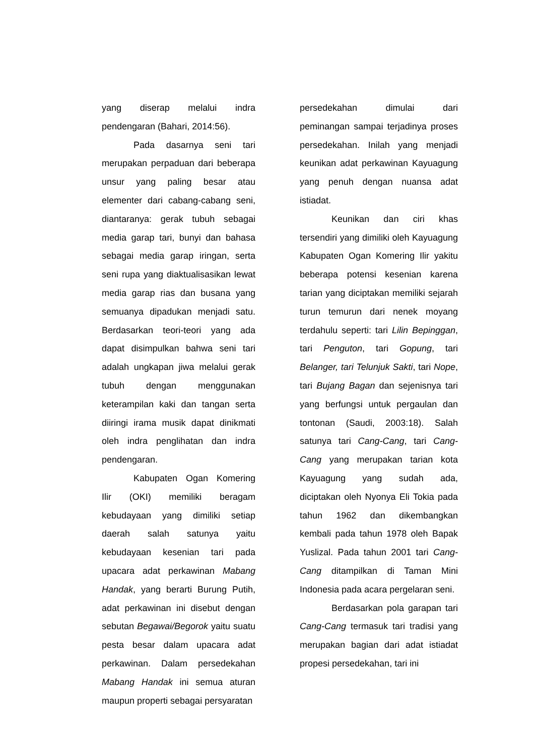yang diserap melalui indra pendengaran (Bahari, 2014:56).
Pada dasarnya seni tari merupakan perpaduan dari beberapa unsur yang paling besar atau elementer dari cabang-cabang seni, diantaranya: gerak tubuh sebagai media garap tari, bunyi dan bahasa sebagai media garap iringan, serta seni rupa yang diaktualisasikan lewat media garap rias dan busana yang semuanya dipadukan menjadi satu. Berdasarkan teori-teori yang ada dapat disimpulkan bahwa seni tari adalah ungkapan jiwa melalui gerak tubuh dengan menggunakan keterampilan kaki dan tangan serta diiringi irama musik dapat dinikmati oleh indra penglihatan dan indra pendengaran.
Kabupaten Ogan Komering Ilir (OKI) memiliki beragam kebudayaan yang dimiliki setiap daerah salah satunya yaitu kebudayaan kesenian tari pada upacara adat perkawinan Mabang Handak, yang berarti Burung Putih, adat perkawinan ini disebut dengan sebutan Begawai/Begorok yaitu suatu pesta besar dalam upacara adat perkawinan. Dalam persedekahan Mabang Handak ini semua aturan maupun properti sebagai persyaratan
persedekahan dimulai dari peminangan sampai terjadinya proses persedekahan. Inilah yang menjadi keunikan adat perkawinan Kayuagung yang penuh dengan nuansa adat istiadat.
Keunikan dan ciri khas tersendiri yang dimiliki oleh Kayuagung Kabupaten Ogan Komering Ilir yakitu beberapa potensi kesenian karena tarian yang diciptakan memiliki sejarah turun temurun dari nenek moyang terdahulu seperti: tari Lilin Bepinggan, tari Penguton, tari Gopung, tari Belanger, tari Telunjuk Sakti, tari Nope, tari Bujang Bagan dan sejenisnya tari yang berfungsi untuk pergaulan dan tontonan (Saudi, 2003:18). Salah satunya tari Cang-Cang, tari Cang-Cang yang merupakan tarian kota Kayuagung yang sudah ada, diciptakan oleh Nyonya Eli Tokia pada tahun 1962 dan dikembangkan kembali pada tahun 1978 oleh Bapak Yuslizal. Pada tahun 2001 tari Cang-Cang ditampilkan di Taman Mini Indonesia pada acara pergelaran seni.
Berdasarkan pola garapan tari Cang-Cang termasuk tari tradisi yang merupakan bagian dari adat istiadat propesi persedekahan, tari ini